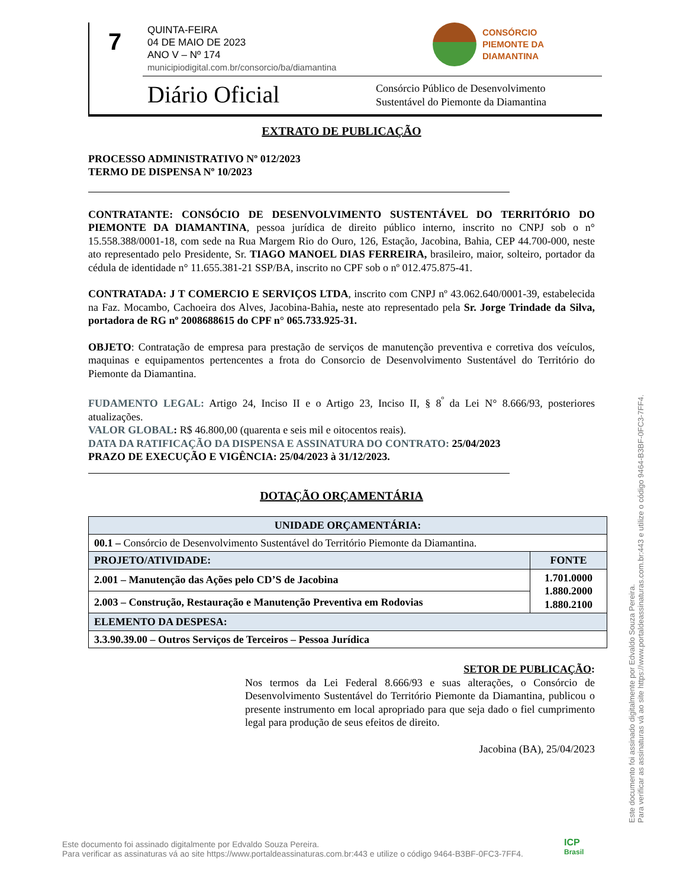7
QUINTA-FEIRA
04 DE MAIO DE 2023
ANO V – Nº 174
municipiodigital.com.br/consorcio/ba/diamantina
CONSÓRCIO
PIEMONTE DA
DIAMANTINA
Diário Oficial
Consórcio Público de Desenvolvimento
Sustentável do Piemonte da Diamantina
EXTRATO DE PUBLICAÇÃO
PROCESSO ADMINISTRATIVO Nº 012/2023
TERMO DE DISPENSA Nº 10/2023
CONTRATANTE: CONSÓCIO DE DESENVOLVIMENTO SUSTENTÁVEL DO TERRITÓRIO DO PIEMONTE DA DIAMANTINA, pessoa jurídica de direito público interno, inscrito no CNPJ sob o n° 15.558.388/0001-18, com sede na Rua Margem Rio do Ouro, 126, Estação, Jacobina, Bahia, CEP 44.700-000, neste ato representado pelo Presidente, Sr. TIAGO MANOEL DIAS FERREIRA, brasileiro, maior, solteiro, portador da cédula de identidade n° 11.655.381-21 SSP/BA, inscrito no CPF sob o nº 012.475.875-41.
CONTRATADA: J T COMERCIO E SERVIÇOS LTDA, inscrito com CNPJ nº 43.062.640/0001-39, estabelecida na Faz. Mocambo, Cachoeira dos Alves, Jacobina-Bahia, neste ato representado pela Sr. Jorge Trindade da Silva, portadora de RG nº 2008688615 do CPF n° 065.733.925-31.
OBJETO: Contratação de empresa para prestação de serviços de manutenção preventiva e corretiva dos veículos, maquinas e equipamentos pertencentes a frota do Consorcio de Desenvolvimento Sustentável do Território do Piemonte da Diamantina.
FUDAMENTO LEGAL: Artigo 24, Inciso II e o Artigo 23, Inciso II, § 8<sup>º</sup> da Lei N° 8.666/93, posteriores atualizações.
VALOR GLOBAL: R$ 46.800,00 (quarenta e seis mil e oitocentos reais).
DATA DA RATIFICAÇÃO DA DISPENSA E ASSINATURA DO CONTRATO: 25/04/2023
PRAZO DE EXECUÇÃO E VIGÊNCIA: 25/04/2023 à 31/12/2023.
DOTAÇÃO ORÇAMENTÁRIA
| UNIDADE ORÇAMENTÁRIA: | |
| 00.1 – Consórcio de Desenvolvimento Sustentável do Território Piemonte da Diamantina. | |
| PROJETO/ATIVIDADE: | FONTE |
| 2.001 – Manutenção das Ações pelo CD’S de Jacobina | 1.701.0000 1.880.2000 1.880.2100 |
| 2.003 – Construção, Restauração e Manutenção Preventiva em Rodovias | |
| ELEMENTO DA DESPESA: | |
| 3.3.90.39.00 – Outros Serviços de Terceiros – Pessoa Jurídica | |
SETOR DE PUBLICAÇÃO:
Nos termos da Lei Federal 8.666/93 e suas alterações, o Consórcio de Desenvolvimento Sustentável do Território Piemonte da Diamantina, publicou o presente instrumento em local apropriado para que seja dado o fiel cumprimento legal para produção de seus efeitos de direito.
Jacobina (BA), 25/04/2023
Este documento foi assinado digitalmente por Edvaldo Souza Pereira.
Para verificar as assinaturas vá ao site https://www.portaldeassinaturas.com.br:443 e utilize o código 9464-B3BF-0FC3-7FF4.
Este documento foi assinado digitalmente por Edvaldo Souza Pereira.
Para verificar as assinaturas vá ao site https://www.portaldeassinaturas.com.br:443 e utilize o código 9464-B3BF-0FC3-7FF4.
ICP
Brasil